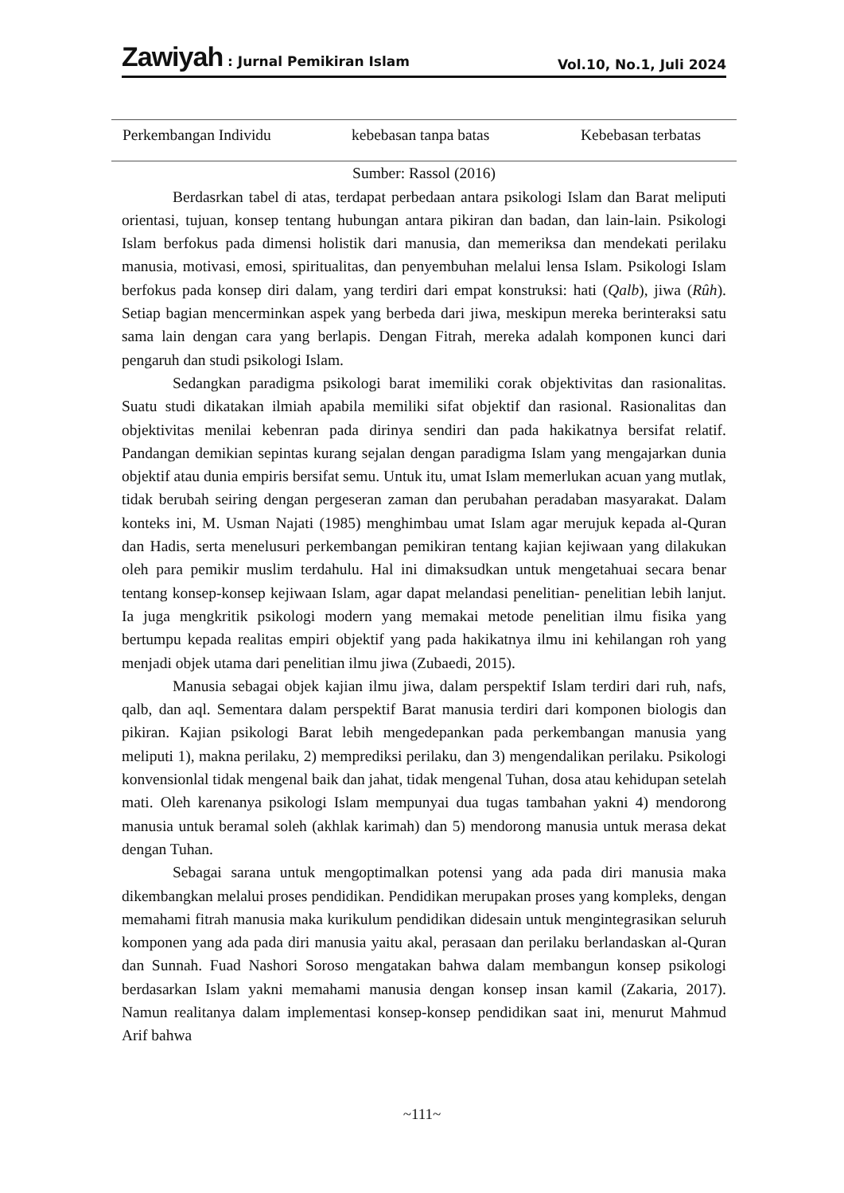Zawiyah : Jurnal Pemikiran Islam Vol.10, No.1, Juli 2024
| Perkembangan Individu | kebebasan tanpa batas | Kebebasan terbatas |
Sumber: Rassol (2016)
Berdasrkan tabel di atas, terdapat perbedaan antara psikologi Islam dan Barat meliputi orientasi, tujuan, konsep tentang hubungan antara pikiran dan badan, dan lain-lain. Psikologi Islam berfokus pada dimensi holistik dari manusia, dan memeriksa dan mendekati perilaku manusia, motivasi, emosi, spiritualitas, dan penyembuhan melalui lensa Islam. Psikologi Islam berfokus pada konsep diri dalam, yang terdiri dari empat konstruksi: hati (Qalb), jiwa (Rûh). Setiap bagian mencerminkan aspek yang berbeda dari jiwa, meskipun mereka berinteraksi satu sama lain dengan cara yang berlapis. Dengan Fitrah, mereka adalah komponen kunci dari pengaruh dan studi psikologi Islam.
Sedangkan paradigma psikologi barat imemiliki corak objektivitas dan rasionalitas. Suatu studi dikatakan ilmiah apabila memiliki sifat objektif dan rasional. Rasionalitas dan objektivitas menilai kebenran pada dirinya sendiri dan pada hakikatnya bersifat relatif. Pandangan demikian sepintas kurang sejalan dengan paradigma Islam yang mengajarkan dunia objektif atau dunia empiris bersifat semu. Untuk itu, umat Islam memerlukan acuan yang mutlak, tidak berubah seiring dengan pergeseran zaman dan perubahan peradaban masyarakat. Dalam konteks ini, M. Usman Najati (1985) menghimbau umat Islam agar merujuk kepada al-Quran dan Hadis, serta menelusuri perkembangan pemikiran tentang kajian kejiwaan yang dilakukan oleh para pemikir muslim terdahulu. Hal ini dimaksudkan untuk mengetahuai secara benar tentang konsep-konsep kejiwaan Islam, agar dapat melandasi penelitian- penelitian lebih lanjut. Ia juga mengkritik psikologi modern yang memakai metode penelitian ilmu fisika yang bertumpu kepada realitas empiri objektif yang pada hakikatnya ilmu ini kehilangan roh yang menjadi objek utama dari penelitian ilmu jiwa (Zubaedi, 2015).
Manusia sebagai objek kajian ilmu jiwa, dalam perspektif Islam terdiri dari ruh, nafs, qalb, dan aql. Sementara dalam perspektif Barat manusia terdiri dari komponen biologis dan pikiran. Kajian psikologi Barat lebih mengedepankan pada perkembangan manusia yang meliputi 1), makna perilaku, 2) memprediksi perilaku, dan 3) mengendalikan perilaku. Psikologi konvensionlal tidak mengenal baik dan jahat, tidak mengenal Tuhan, dosa atau kehidupan setelah mati. Oleh karenanya psikologi Islam mempunyai dua tugas tambahan yakni 4) mendorong manusia untuk beramal soleh (akhlak karimah) dan 5) mendorong manusia untuk merasa dekat dengan Tuhan.
Sebagai sarana untuk mengoptimalkan potensi yang ada pada diri manusia maka dikembangkan melalui proses pendidikan. Pendidikan merupakan proses yang kompleks, dengan memahami fitrah manusia maka kurikulum pendidikan didesain untuk mengintegrasikan seluruh komponen yang ada pada diri manusia yaitu akal, perasaan dan perilaku berlandaskan al-Quran dan Sunnah. Fuad Nashori Soroso mengatakan bahwa dalam membangun konsep psikologi berdasarkan Islam yakni memahami manusia dengan konsep insan kamil (Zakaria, 2017). Namun realitanya dalam implementasi konsep-konsep pendidikan saat ini, menurut Mahmud Arif bahwa
~111~